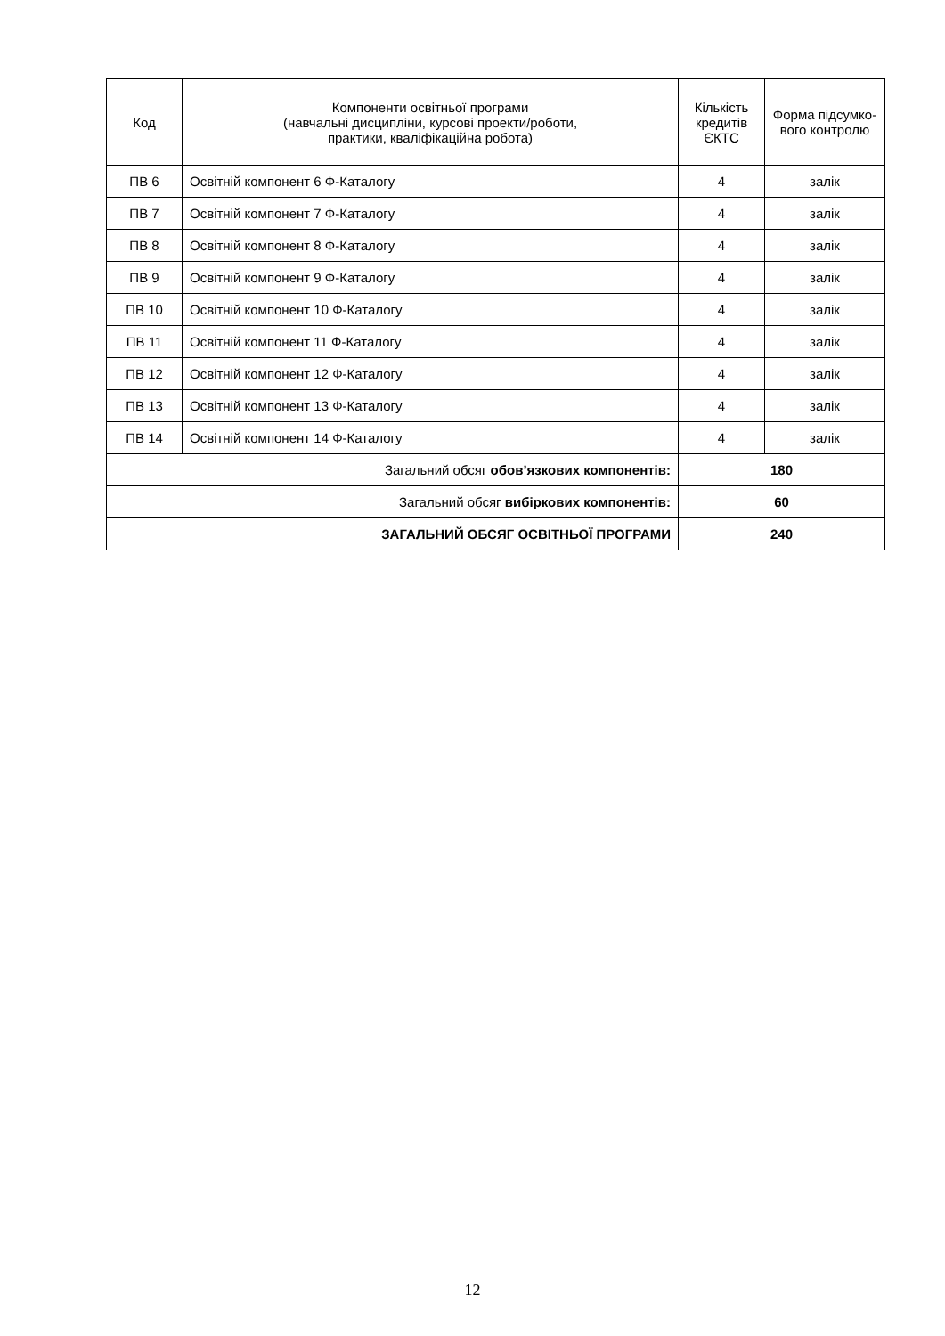| Код | Компоненти освітньої програми (навчальні дисципліни, курсові проекти/роботи, практики, кваліфікаційна робота) | Кількість кредитів ЄКТС | Форма підсумко-вого контролю |
| --- | --- | --- | --- |
| ПВ 6 | Освітній компонент 6 Ф-Каталогу | 4 | залік |
| ПВ 7 | Освітній компонент 7 Ф-Каталогу | 4 | залік |
| ПВ 8 | Освітній компонент 8 Ф-Каталогу | 4 | залік |
| ПВ 9 | Освітній компонент 9 Ф-Каталогу | 4 | залік |
| ПВ 10 | Освітній компонент 10 Ф-Каталогу | 4 | залік |
| ПВ 11 | Освітній компонент 11 Ф-Каталогу | 4 | залік |
| ПВ 12 | Освітній компонент 12 Ф-Каталогу | 4 | залік |
| ПВ 13 | Освітній компонент 13 Ф-Каталогу | 4 | залік |
| ПВ 14 | Освітній компонент 14 Ф-Каталогу | 4 | залік |
| Загальний обсяг обов’язкових компонентів: | | 180 | |
| Загальний обсяг вибіркових компонентів: | | 60 | |
| ЗАГАЛЬНИЙ ОБСЯГ ОСВІТНЬОЇ ПРОГРАМИ | | 240 | |
12